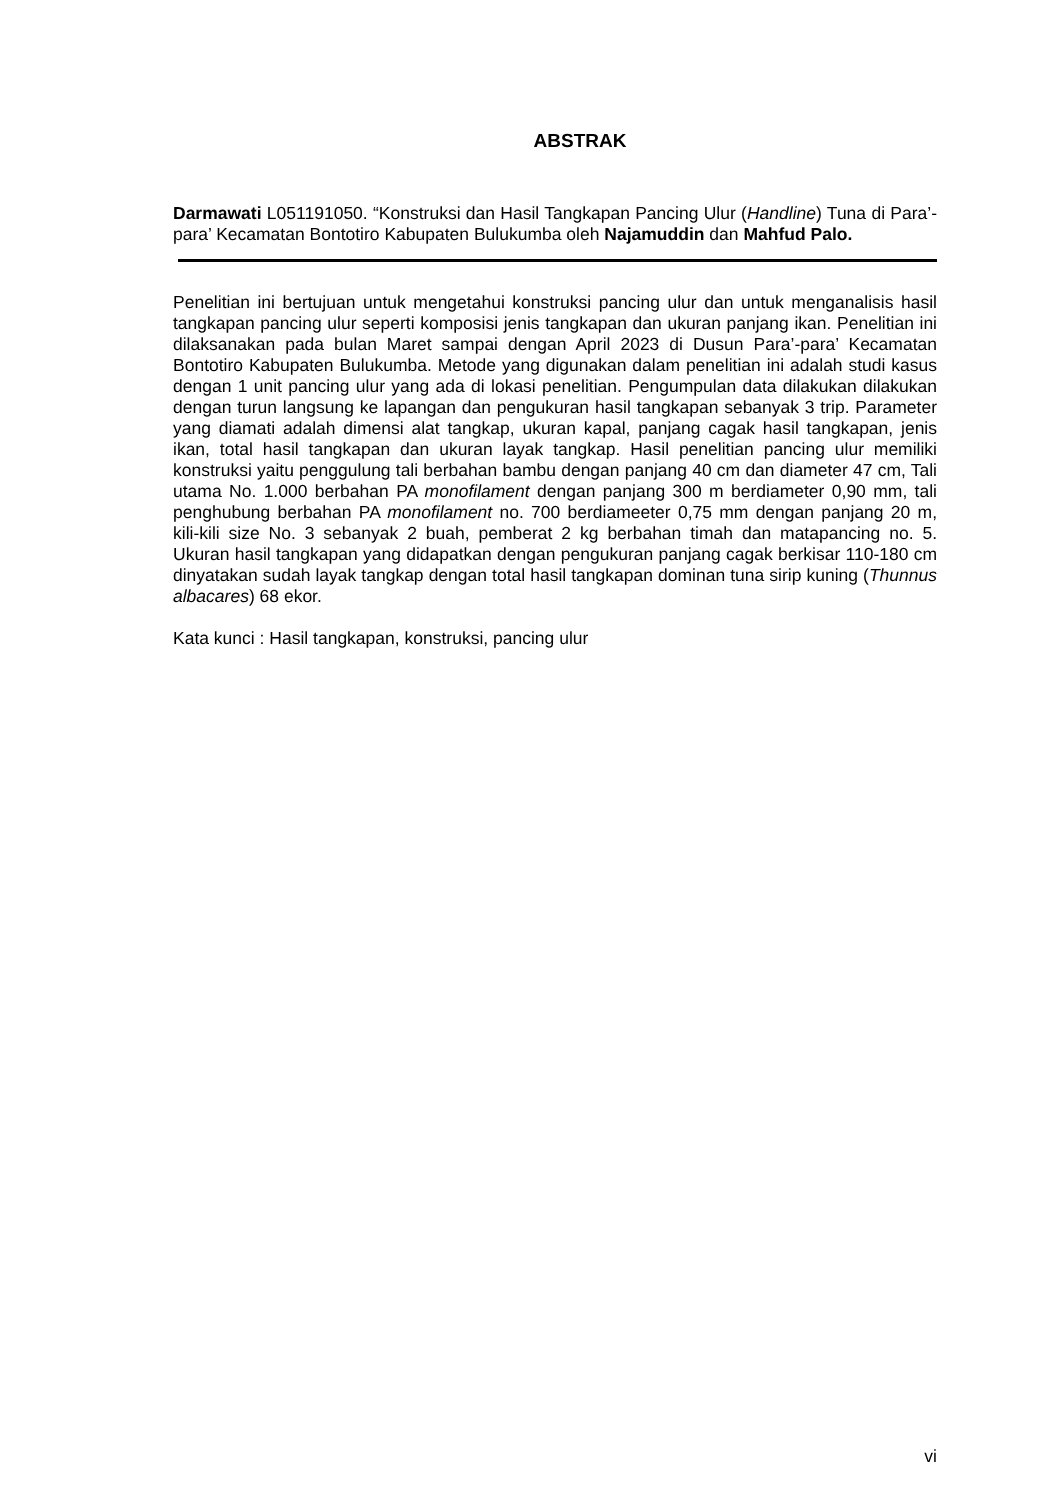ABSTRAK
Darmawati L051191050. “Konstruksi dan Hasil Tangkapan Pancing Ulur (Handline) Tuna di Para’-para’ Kecamatan Bontotiro Kabupaten Bulukumba oleh Najamuddin dan Mahfud Palo.
Penelitian ini bertujuan untuk mengetahui konstruksi pancing ulur dan untuk menganalisis hasil tangkapan pancing ulur seperti komposisi jenis tangkapan dan ukuran panjang ikan. Penelitian ini dilaksanakan pada bulan Maret sampai dengan April 2023 di Dusun Para’-para’ Kecamatan Bontotiro Kabupaten Bulukumba. Metode yang digunakan dalam penelitian ini adalah studi kasus dengan 1 unit pancing ulur yang ada di lokasi penelitian. Pengumpulan data dilakukan dilakukan dengan turun langsung ke lapangan dan pengukuran hasil tangkapan sebanyak 3 trip. Parameter yang diamati adalah dimensi alat tangkap, ukuran kapal, panjang cagak hasil tangkapan, jenis ikan, total hasil tangkapan dan ukuran layak tangkap. Hasil penelitian pancing ulur memiliki konstruksi yaitu penggulung tali berbahan bambu dengan panjang 40 cm dan diameter 47 cm, Tali utama No. 1.000 berbahan PA monofilament dengan panjang 300 m berdiameter 0,90 mm, tali penghubung berbahan PA monofilament no. 700 berdiameeter 0,75 mm dengan panjang 20 m, kili-kili size No. 3 sebanyak 2 buah, pemberat 2 kg berbahan timah dan matapancing no. 5. Ukuran hasil tangkapan yang didapatkan dengan pengukuran panjang cagak berkisar 110-180 cm dinyatakan sudah layak tangkap dengan total hasil tangkapan dominan tuna sirip kuning (Thunnus albacares) 68 ekor.
Kata kunci : Hasil tangkapan, konstruksi, pancing ulur
vi